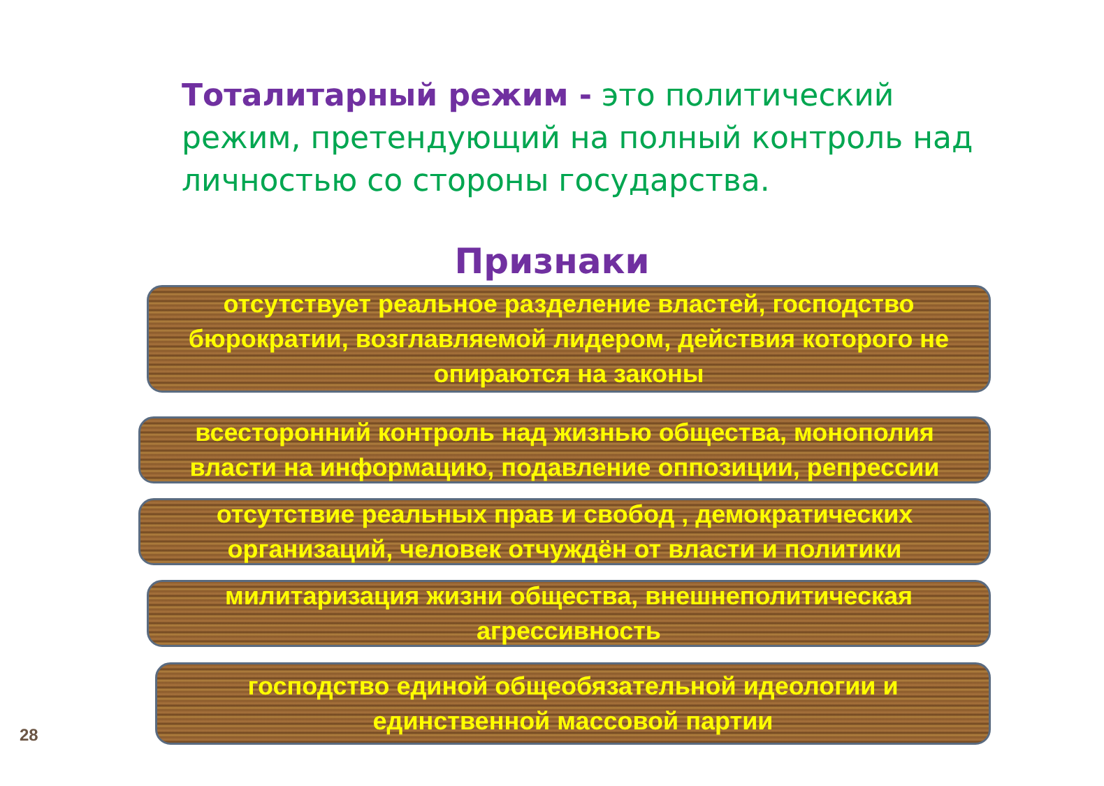Тоталитарный режим - это политический режим, претендующий на полный контроль над личностью со стороны государства.
Признаки
отсутствует реальное разделение властей, господство бюрократии, возглавляемой лидером, действия которого не опираются на законы
всесторонний контроль над жизнью общества, монополия власти на информацию, подавление оппозиции, репрессии
отсутствие реальных прав и свобод , демократических организаций, человек отчуждён от власти и политики
милитаризация жизни общества, внешнеполитическая агрессивность
господство единой общеобязательной идеологии и единственной массовой партии
28